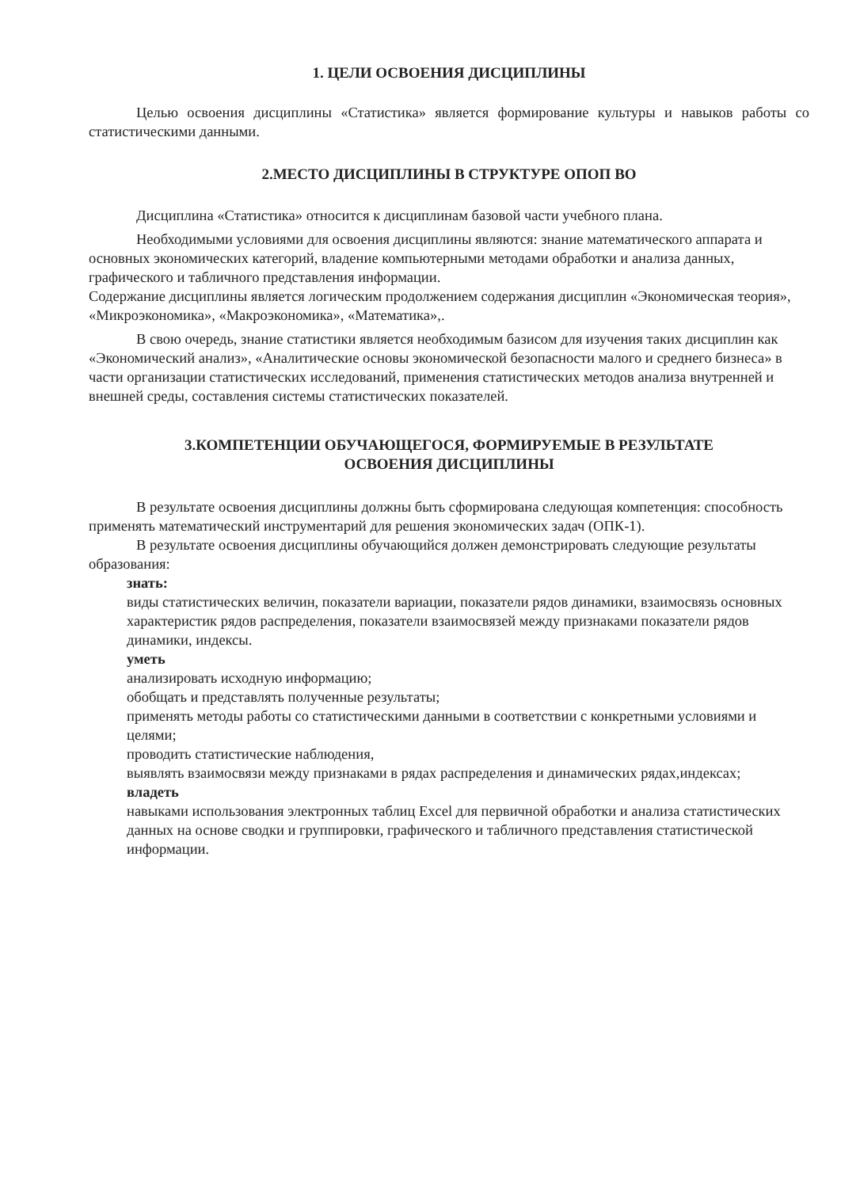1. ЦЕЛИ ОСВОЕНИЯ ДИСЦИПЛИНЫ
Целью освоения дисциплины «Статистика» является формирование культуры и навыков работы со статистическими данными.
2.МЕСТО ДИСЦИПЛИНЫ В СТРУКТУРЕ ОПОП ВО
Дисциплина «Статистика» относится к дисциплинам базовой части учебного плана.
Необходимыми условиями для освоения дисциплины являются: знание математического аппарата и основных экономических категорий, владение компьютерными методами обработки и анализа данных, графического и табличного представления информации.
Содержание дисциплины является логическим продолжением содержания дисциплин «Экономическая теория», «Микроэкономика», «Макроэкономика», «Математика»,.
В свою очередь, знание статистики является необходимым базисом для изучения таких дисциплин как «Экономический анализ», «Аналитические основы экономической безопасности малого и среднего бизнеса» в части организации статистических исследований, применения статистических методов анализа внутренней и внешней среды, составления системы статистических показателей.
3.КОМПЕТЕНЦИИ ОБУЧАЮЩЕГОСЯ, ФОРМИРУЕМЫЕ В РЕЗУЛЬТАТЕ
ОСВОЕНИЯ ДИСЦИПЛИНЫ
В результате освоения дисциплины должны быть сформирована следующая компетенция: способность применять математический инструментарий для решения экономических задач (ОПК-1).
В результате освоения дисциплины обучающийся должен демонстрировать следующие результаты образования:
знать:
виды статистических величин, показатели вариации, показатели рядов динамики, взаимосвязь основных характеристик рядов распределения, показатели взаимосвязей между признаками показатели рядов динамики, индексы.
уметь
анализировать исходную информацию;
обобщать и представлять полученные результаты;
применять методы работы со статистическими данными в соответствии с конкретными условиями и целями;
проводить статистические наблюдения,
выявлять взаимосвязи между признаками в рядах распределения и динамических рядах,индексах;
владеть
навыками использования электронных таблиц Excel для первичной обработки и анализа статистических данных на основе сводки и группировки, графического и табличного представления статистической информации.